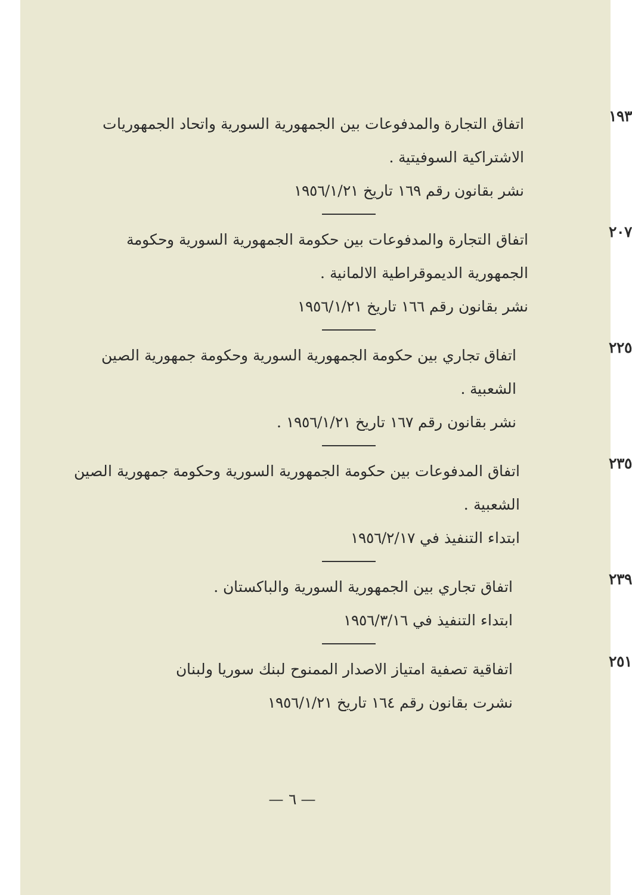١٩٣
اتفاق التجارة والمدفوعات بين الجمهورية السورية واتحاد الجمهوريات الاشتراكية السوفيتية .
نشر بقانون رقم ١٦٩ تاريخ ١٩٥٦/١/٢١
٢٠٧
اتفاق التجارة والمدفوعات بين حكومة الجمهورية السورية وحكومة الجمهورية الديموقراطية الالمانية .
نشر بقانون رقم ١٦٦ تاريخ ١٩٥٦/١/٢١
٢٢٥
اتفاق تجاري بين حكومة الجمهورية السورية وحكومة جمهورية الصين الشعبية .
نشر بقانون رقم ١٦٧ تاريخ ١٩٥٦/١/٢١ .
٢٣٥
اتفاق المدفوعات بين حكومة الجمهورية السورية وحكومة جمهورية الصين الشعبية .
ابتداء التنفيذ في ١٩٥٦/٢/١٧
٢٣٩
اتفاق تجاري بين الجمهورية السورية والباكستان .
ابتداء التنفيذ في ١٩٥٦/٣/١٦
٢٥١
اتفاقية تصفية امتياز الاصدار الممنوح لبنك سوريا ولبنان
نشرت بقانون رقم ١٦٤ تاريخ ١٩٥٦/١/٢١
— ٦ —